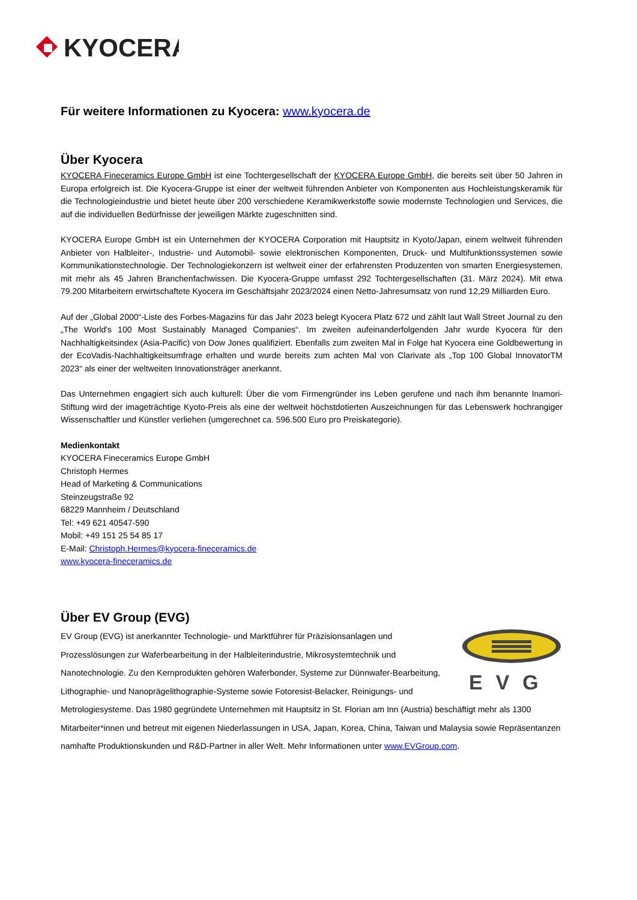KYOCERA
Für weitere Informationen zu Kyocera: www.kyocera.de
Über Kyocera
KYOCERA Fineceramics Europe GmbH ist eine Tochtergesellschaft der KYOCERA Europe GmbH, die bereits seit über 50 Jahren in Europa erfolgreich ist. Die Kyocera-Gruppe ist einer der weltweit führenden Anbieter von Komponenten aus Hochleistungskeramik für die Technologieindustrie und bietet heute über 200 verschiedene Keramikwerkstoffe sowie modernste Technologien und Services, die auf die individuellen Bedürfnisse der jeweiligen Märkte zugeschnitten sind.
KYOCERA Europe GmbH ist ein Unternehmen der KYOCERA Corporation mit Hauptsitz in Kyoto/Japan, einem weltweit führenden Anbieter von Halbleiter-, Industrie- und Automobil- sowie elektronischen Komponenten, Druck- und Multifunktionssystemen sowie Kommunikationstechnologie. Der Technologiekonzern ist weltweit einer der erfahrensten Produzenten von smarten Energiesystemen, mit mehr als 45 Jahren Branchenfachwissen. Die Kyocera-Gruppe umfasst 292 Tochtergesellschaften (31. März 2024). Mit etwa 79.200 Mitarbeitern erwirtschaftete Kyocera im Geschäftsjahr 2023/2024 einen Netto-Jahresumsatz von rund 12,29 Milliarden Euro.
Auf der „Global 2000“-Liste des Forbes-Magazins für das Jahr 2023 belegt Kyocera Platz 672 und zählt laut Wall Street Journal zu den „The World's 100 Most Sustainably Managed Companies“. Im zweiten aufeinanderfolgenden Jahr wurde Kyocera für den Nachhaltigkeitsindex (Asia-Pacific) von Dow Jones qualifiziert. Ebenfalls zum zweiten Mal in Folge hat Kyocera eine Goldbewertung in der EcoVadis-Nachhaltigkeitsumfrage erhalten und wurde bereits zum achten Mal von Clarivate als „Top 100 Global InnovatorTM 2023“ als einer der weltweiten Innovationsträger anerkannt.
Das Unternehmen engagiert sich auch kulturell: Über die vom Firmengründer ins Leben gerufene und nach ihm benannte Inamori-Stiftung wird der imageträchtige Kyoto-Preis als eine der weltweit höchstdotierten Auszeichnungen für das Lebenswerk hochrangiger Wissenschaftler und Künstler verliehen (umgerechnet ca. 596.500 Euro pro Preiskategorie).
Medienkontakt
KYOCERA Fineceramics Europe GmbH
Christoph Hermes
Head of Marketing & Communications
Steinzeugstraße 92
68229 Mannheim / Deutschland
Tel: +49 621 40547-590
Mobil: +49 151 25 54 85 17
E-Mail: Christoph.Hermes@kyocera-fineceramics.de
www.kyocera-fineceramics.de
Über EV Group (EVG)
EVG
EV Group (EVG) ist anerkannter Technologie- und Marktführer für Präzisionsanlagen und Prozesslösungen zur Waferbearbeitung in der Halbleiterindustrie, Mikrosystemtechnik und Nanotechnologie. Zu den Kernprodukten gehören Waferbonder, Systeme zur Dünnwafer-Bearbeitung, Lithographie- und Nanoprägelithographie-Systeme sowie Fotoresist-Belacker, Reinigungs- und Metrologiesysteme. Das 1980 gegründete Unternehmen mit Hauptsitz in St. Florian am Inn (Austria) beschäftigt mehr als 1300 Mitarbeiter*innen und betreut mit eigenen Niederlassungen in USA, Japan, Korea, China, Taiwan und Malaysia sowie Repräsentanzen namhafte Produktionskunden und R&D-Partner in aller Welt. Mehr Informationen unter www.EVGroup.com.